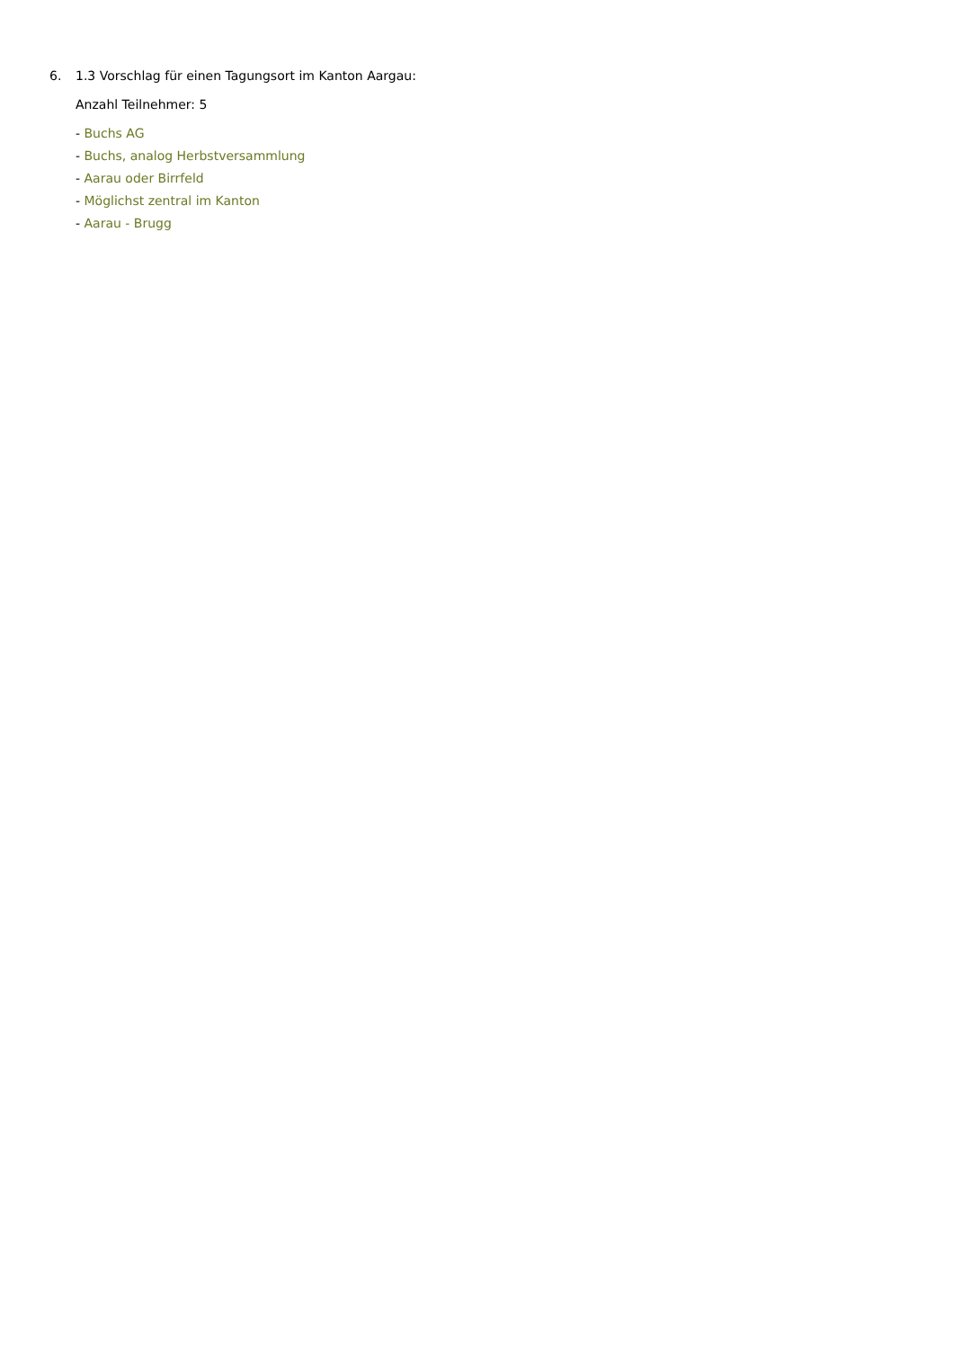6. 1.3 Vorschlag für einen Tagungsort im Kanton Aargau:
Anzahl Teilnehmer: 5
- Buchs AG
- Buchs, analog Herbstversammlung
- Aarau oder Birrfeld
- Möglichst zentral im Kanton
- Aarau - Brugg